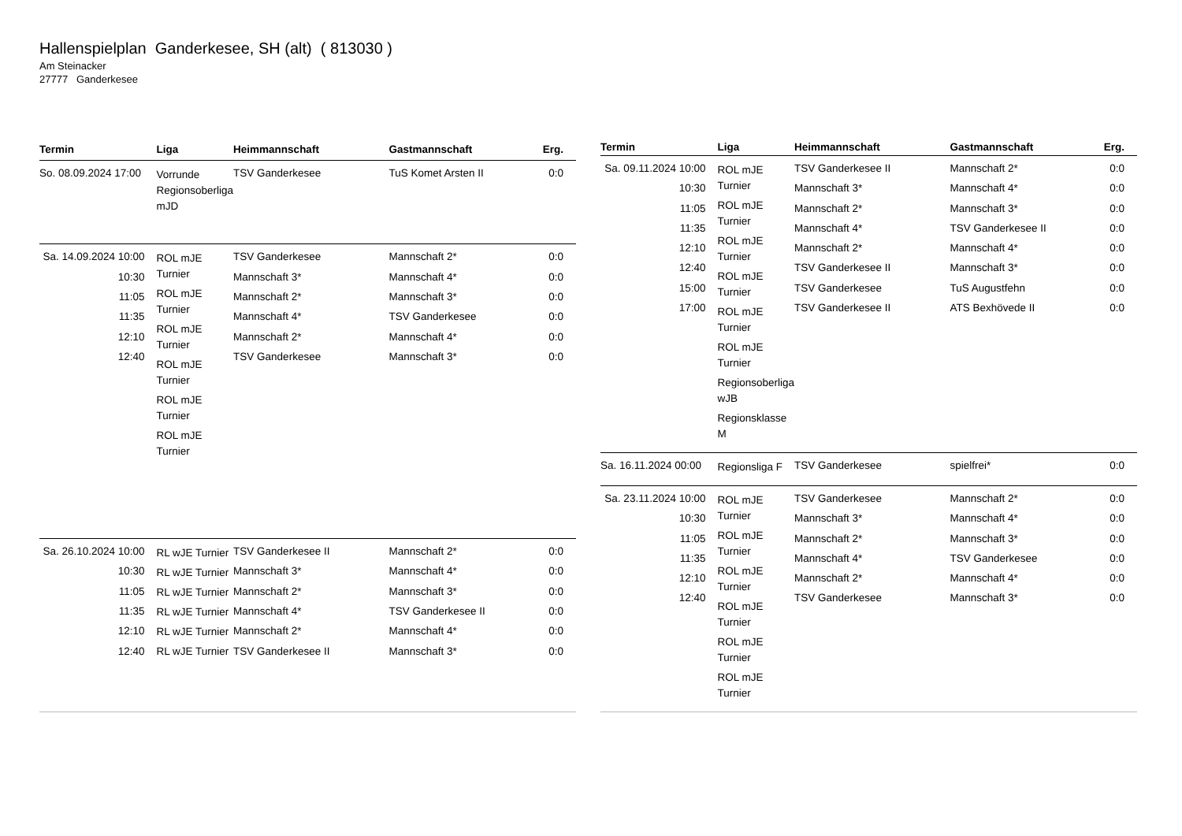Hallenspielplan Ganderkesee, SH (alt) ( 813030 )
Am Steinacker
27777 Ganderkesee
| Termin | Liga | Heimmannschaft | Gastmannschaft | Erg. |
| --- | --- | --- | --- | --- |
| So. 08.09.2024 17:00 | Vorrunde Regionsoberliga mJD | TSV Ganderkesee | TuS Komet Arsten II | 0:0 |
| Sa. 14.09.2024 10:00 10:30 11:05 11:35 12:10 12:40 | ROL mJE Turnier ROL mJE Turnier ROL mJE Turnier ROL mJE Turnier ROL mJE Turnier ROL mJE Turnier | TSV Ganderkesee Mannschaft 3* Mannschaft 2* Mannschaft 4* Mannschaft 2* TSV Ganderkesee | Mannschaft 2* Mannschaft 4* Mannschaft 3* TSV Ganderkesee Mannschaft 4* Mannschaft 3* | 0:0 0:0 0:0 0:0 0:0 0:0 |
| Sa. 26.10.2024 10:00 10:30 11:05 11:35 12:10 12:40 | RL wJE Turnier RL wJE Turnier RL wJE Turnier RL wJE Turnier RL wJE Turnier RL wJE Turnier | TSV Ganderkesee II Mannschaft 3* Mannschaft 2* Mannschaft 4* Mannschaft 2* TSV Ganderkesee II | Mannschaft 2* Mannschaft 4* Mannschaft 3* TSV Ganderkesee II Mannschaft 4* Mannschaft 3* | 0:0 0:0 0:0 0:0 0:0 0:0 |
| Termin | Liga | Heimmannschaft | Gastmannschaft | Erg. |
| --- | --- | --- | --- | --- |
| Sa. 09.11.2024 10:00 10:30 11:05 11:35 12:10 12:40 15:00 17:00 | ROL mJE Turnier ROL mJE Turnier ROL mJE Turnier ROL mJE Turnier ROL mJE Turnier ROL mJE Turnier Regionsoberliga wJB Regionsklasse M | TSV Ganderkesee II Mannschaft 3* Mannschaft 2* Mannschaft 4* Mannschaft 2* TSV Ganderkesee II TSV Ganderkesee TSV Ganderkesee II | Mannschaft 2* Mannschaft 4* Mannschaft 3* TSV Ganderkesee II Mannschaft 4* Mannschaft 3* TuS Augustfehn ATS Bexhövede II | 0:0 0:0 0:0 0:0 0:0 0:0 0:0 0:0 |
| Sa. 16.11.2024 00:00 | Regionsliga F | TSV Ganderkesee | spielfrei* | 0:0 |
| Sa. 23.11.2024 10:00 10:30 11:05 11:35 12:10 12:40 | ROL mJE Turnier ROL mJE Turnier ROL mJE Turnier ROL mJE Turnier ROL mJE Turnier ROL mJE Turnier | TSV Ganderkesee Mannschaft 3* Mannschaft 2* Mannschaft 4* Mannschaft 2* TSV Ganderkesee | Mannschaft 2* Mannschaft 4* Mannschaft 3* TSV Ganderkesee Mannschaft 4* Mannschaft 3* | 0:0 0:0 0:0 0:0 0:0 0:0 |